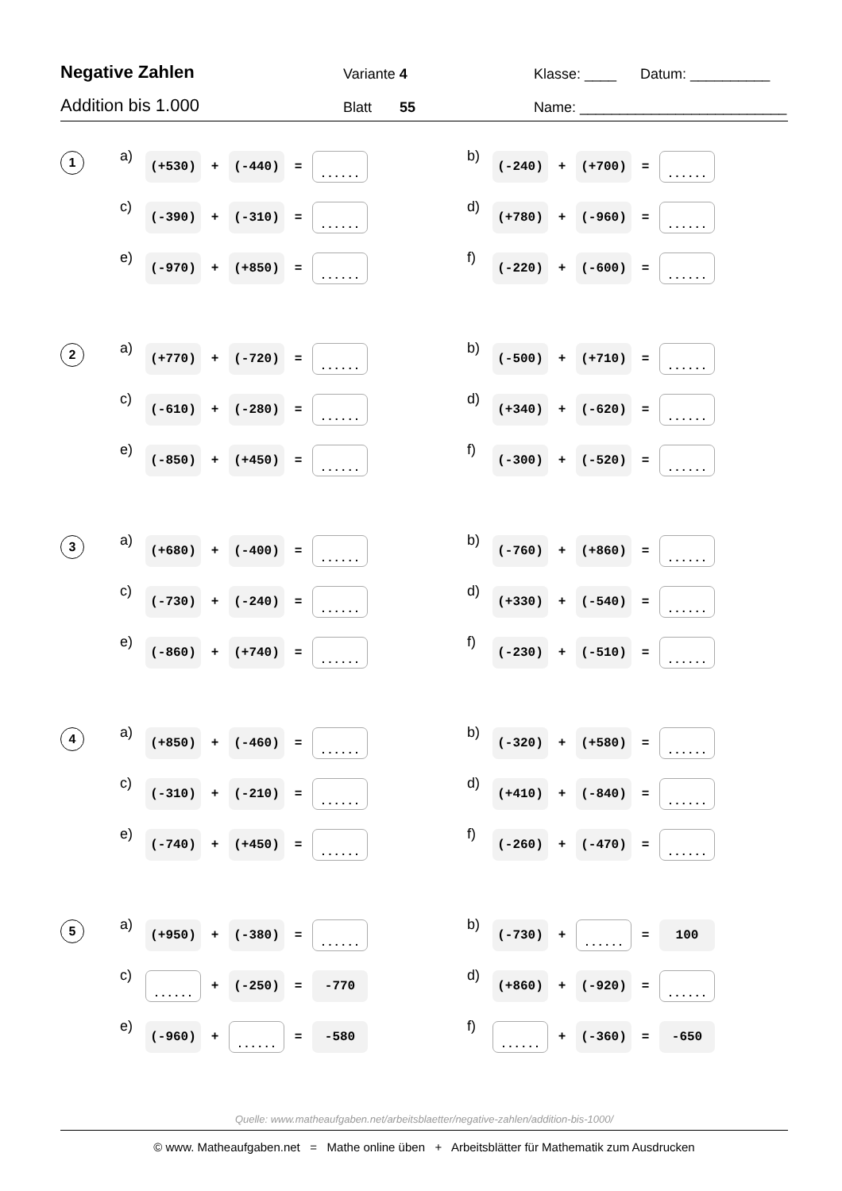Negative Zahlen
Variante 4
Klasse: ____ Datum: __________
Addition bis 1.000
Blatt 55
Name: __________________________
1
a) (+530) + (-440) =......
b) (-240) + (+700) =......
c) (-390) + (-310) =......
d) (+780) + (-960) =......
e) (-970) + (+850) =......
f) (-220) + (-600) =......
2
a) (+770) + (-720) =......
b) (-500) + (+710) =......
c) (-610) + (-280) =......
d) (+340) + (-620) =......
e) (-850) + (+450) =......
f) (-300) + (-520) =......
3
a) (+680) + (-400) =......
b) (-760) + (+860) =......
c) (-730) + (-240) =......
d) (+330) + (-540) =......
e) (-860) + (+740) =......
f) (-230) + (-510) =......
4
a) (+850) + (-460) =......
b) (-320) + (+580) =......
c) (-310) + (-210) =......
d) (+410) + (-840) =......
e) (-740) + (+450) =......
f) (-260) + (-470) =......
5
a) (+950) + (-380) =......
b) (-730) +...... = 100
c)...... + (-250) = -770
d) (+860) + (-920) =......
e) (-960) +...... = -580
f)...... + (-360) = -650
Quelle: www.matheaufgaben.net/arbeitsblaetter/negative-zahlen/addition-bis-1000/
© www. Matheaufgaben.net = Mathe online üben + Arbeitsblätter für Mathematik zum Ausdrucken